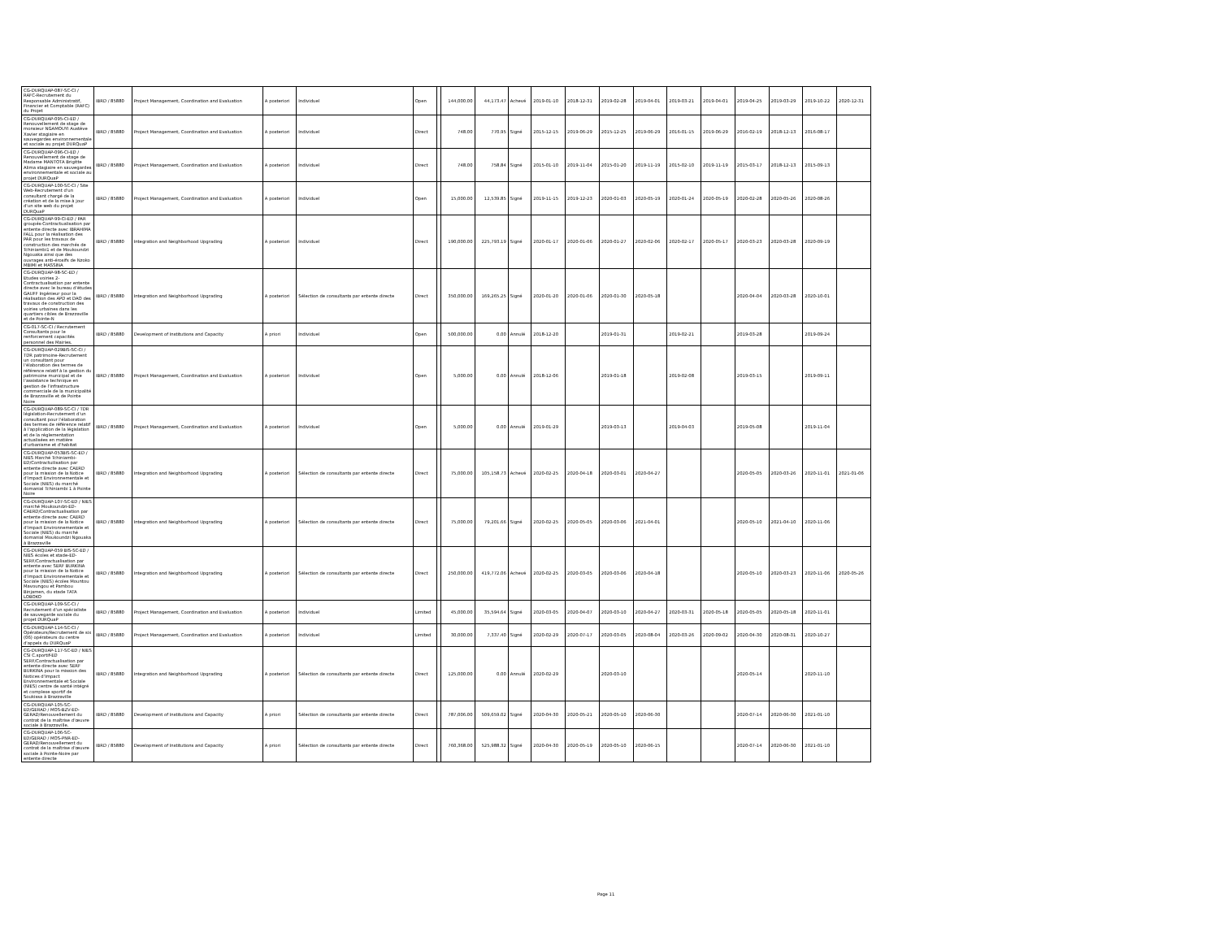| CG-DURQUAP-087-SC-CI / RAFC-Recrutement du Responsable Administratif, Financier et Comptable (RAFC) du Projet | IBRD / 85880 | Project Management, Coordination and Evaluation | A posteriori | Individuel | Open | | 144,000.00 | 44,173.47 | Achevé | 2019-01-10 | 2018-12-31 | 2019-02-28 | 2019-04-01 | 2019-03-21 | 2019-04-01 | 2019-04-25 | 2019-03-29 | 2019-10-22 | 2020-12-31 |
| CG-DURQUAP-095-CI-ED / Renouvellement de stage de monsieur NGAMOUYI Austève Xavier stagiaire en sauvegardes environnementale et sociale au projet DURQuaP | IBRD / 85880 | Project Management, Coordination and Evaluation | A posteriori | Individuel | Direct | | 748.00 | 770.95 | Signé | 2015-12-15 | 2019-06-29 | 2015-12-25 | 2019-06-29 | 2016-01-15 | 2019-06-29 | 2016-02-19 | 2018-12-13 | 2016-08-17 | |
| CG-DURQUAP-096-CI-ED / Renouvellement de stage de Madame MANTOTA Brigitte Alima stagiaire en sauvegardes environnementale et sociale au projet DURQuaP | IBRD / 85880 | Project Management, Coordination and Evaluation | A posteriori | Individuel | Direct | | 748.00 | 758.84 | Signé | 2015-01-10 | 2019-11-04 | 2015-01-20 | 2019-11-19 | 2015-02-10 | 2019-11-19 | 2015-03-17 | 2018-12-13 | 2015-09-13 | |
| CG-DURQUAP-100-SC-CI / Site Web-Recrutement d'un consultant chargé de la création et de la mise à jour d'un site web du projet DURQuaP | IBRD / 85880 | Project Management, Coordination and Evaluation | A posteriori | Individuel | Open | | 15,000.00 | 12,539.85 | Signé | 2019-11-15 | 2019-12-23 | 2020-01-03 | 2020-05-19 | 2020-01-24 | 2020-05-19 | 2020-02-28 | 2020-05-26 | 2020-08-26 | |
| CG-DURQUAP-99-CI-ED / PAR groupés-Contractualisation par entente directe avec IBRAHIMA FALL pour la réalisation des PAR pour les travaux de construction des marchés de Tchiniambi1 et de Moukoundzi Ngouaka ainsi que des ouvrages anti-érosifs de Nzoko MBIMI et MASSINA | IBRD / 85880 | Integration and Neighborhood Upgrading | A posteriori | Individuel | Direct | | 190,000.00 | 225,793.19 | Signé | 2020-01-17 | 2020-01-06 | 2020-01-27 | 2020-02-06 | 2020-02-17 | 2020-05-17 | 2020-03-23 | 2020-03-28 | 2020-09-19 | |
| CG-DURQUAP-98-SC-ED / Etudes voiries 2-Contractualisation par entente directe avec le bureau d'études GAUFF Ingénieur pour la réalisation des APD et DAO des travaux de construction des voiries urbaines dans les quartiers cibles de Brazzaville et de Pointe-N | IBRD / 85880 | Integration and Neighborhood Upgrading | A posteriori | Sélection de consultants par entente directe | Direct | | 350,000.00 | 169,265.25 | Signé | 2020-01-20 | 2020-01-06 | 2020-01-30 | 2020-05-18 | | | 2020-04-04 | 2020-03-28 | 2020-10-01 | |
| CG-017-SC-CI / Recrutement Consultants pour le renforcement capacités personnel des Mairies. | IBRD / 85880 | Development of Institutions and Capacity | A priori | Individuel | Open | | 500,000.00 | 0.00 | Annulé | 2018-12-20 | | 2019-01-31 | | 2019-02-21 | | 2019-03-28 | | 2019-09-24 | |
| CG-DURQUAP-029BIS-SC-CI / TDR patrimoine-Recrutement un consultant pour l'élaboration des termes de référence relatif à la gestion du patrimoine municipal et de l'assistance technique en gestion de l'infrastructure commerciale de la municipalité de Brazzaville et de Pointe Noire | IBRD / 85880 | Project Management, Coordination and Evaluation | A posteriori | Individuel | Open | | 5,000.00 | 0.00 | Annulé | 2018-12-06 | | 2019-01-18 | | 2019-02-08 | | 2019-03-15 | | 2019-09-11 | |
| CG-DURQUAP-089-SC-CI / TDR législation-Recrutement d'un consultant pour l'élaboration des termes de référence relatif à l'application de la législation et de la réglementation actualisées en matière d'urbanisme et d'habitat | IBRD / 85880 | Project Management, Coordination and Evaluation | A posteriori | Individuel | Open | | 5,000.00 | 0.00 | Annulé | 2019-01-29 | | 2019-03-13 | | 2019-04-03 | | 2019-05-08 | | 2019-11-04 | |
| CG-DURQUAP-053BIS-SC-ED / NIES Marché Tchiniambi-ED/Contractuilisation par entente directe avec CAERD pour la mission de la Notice d'Impact Environnementale et Sociale (NIES) du marché domanial Tchiniambi 1 à Pointe Noire | IBRD / 85880 | Integration and Neighborhood Upgrading | A posteriori | Sélection de consultants par entente directe | Direct | | 75,000.00 | 105,158.73 | Achevé | 2020-02-25 | 2020-04-18 | 2020-03-01 | 2020-04-27 | | | 2020-05-05 | 2020-03-26 | 2020-11-01 | 2021-01-06 |
| CG-DURQUAP-107-SC-ED / NIES marché Moukoundzi-ED-CAERD/Contractualisation par entente directe avec CAERD pour la mission de la Notice d'Impact Environnementale et Sociale (NIES) du marché domanial Moukoundzi Ngouaka à Brazzaville | IBRD / 85880 | Integration and Neighborhood Upgrading | A posteriori | Sélection de consultants par entente directe | Direct | | 75,000.00 | 79,201.66 | Signé | 2020-02-25 | 2020-05-05 | 2020-03-06 | 2021-04-01 | | | 2020-05-10 | 2021-04-10 | 2020-11-06 | |
| CG-DURQUAP-059 BIS-SC-ED / NIES écoles et stade-ED-SERF/Contractualisation par entente avec SERF BURKINA pour la mission de la Notice d'Impact Environnementale et Sociale (NIES) écoles Mountou Mavoungou et Pambou Binjamen, du stade TATA LOBOKO | IBRD / 85880 | Integration and Neighborhood Upgrading | A posteriori | Sélection de consultants par entente directe | Direct | | 250,000.00 | 419,772.06 | Achevé | 2020-02-25 | 2020-03-05 | 2020-03-06 | 2020-04-18 | | | 2020-05-10 | 2020-03-23 | 2020-11-06 | 2020-05-26 |
| CG-DURQUAP-109-SC-CI / Recrutement d'un spécialiste de sauvegarde sociale du projet DURQuaP | IBRD / 85880 | Project Management, Coordination and Evaluation | A posteriori | Individuel | Limited | | 45,000.00 | 35,594.64 | Signé | 2020-03-05 | 2020-04-07 | 2020-03-10 | 2020-04-27 | 2020-03-31 | 2020-05-18 | 2020-05-05 | 2020-05-18 | 2020-11-01 | |
| CG-DURQUAP-114-SC-CI / Opérateurs/Recrutement de six (06) opérateurs du centre d'appels du DURQuaP | IBRD / 85880 | Project Management, Coordination and Evaluation | A posteriori | Individuel | Limited | | 30,000.00 | 7,337.40 | Signé | 2020-02-29 | 2020-07-17 | 2020-03-05 | 2020-08-04 | 2020-03-26 | 2020-09-02 | 2020-04-30 | 2020-08-31 | 2020-10-27 | |
| CG-DURQUAP-117-SC-ED / NIES CSI C.sportif-ED SERF/Contractualisation par entente directe avec SERF BURKINA pour la mission des Notices d'Impact Environnementale et Sociale (NIES) centre de santé intégré et complexe sportif de Soukissa à Brazzaville | IBRD / 85880 | Integration and Neighborhood Upgrading | A posteriori | Sélection de consultants par entente directe | Direct | | 125,000.00 | 0.00 | Annulé | 2020-02-29 | | 2020-03-10 | | | | 2020-05-14 | | 2020-11-10 | |
| CG-DURQUAP-105-SC-ED/GERAD / MOS-BZV-ED-GERAD/Renouvellement du contrat de la maîtrise d'œuvre sociale à Brazzaville. | IBRD / 85880 | Development of Institutions and Capacity | A priori | Sélection de consultants par entente directe | Direct | | 787,006.00 | 509,659.02 | Signé | 2020-04-30 | 2020-05-21 | 2020-05-10 | 2020-06-30 | | | 2020-07-14 | 2020-06-30 | 2021-01-10 | |
| CG-DURQUAP-106-SC-ED/GERAD / MOS-PNR-ED-GERAD/Renouvellement du contrat de la maîtrise d'œuvre sociale à Pointe-Noire par entente directe | IBRD / 85880 | Development of Institutions and Capacity | A priori | Sélection de consultants par entente directe | Direct | | 760,368.00 | 525,988.32 | Signé | 2020-04-30 | 2020-05-19 | 2020-05-10 | 2020-06-15 | | | 2020-07-14 | 2020-06-30 | 2021-01-10 | |
Page 11